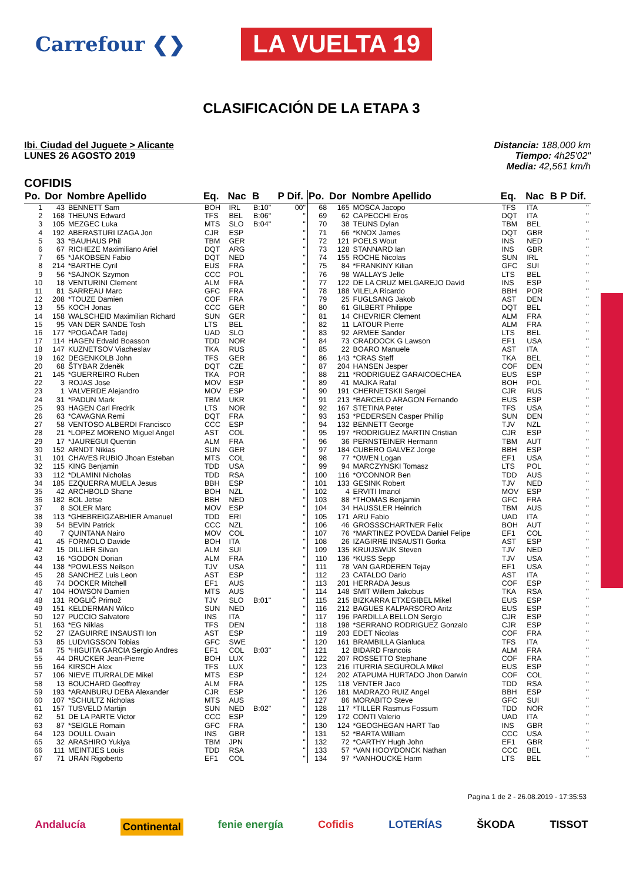Carrefour ❮❯ LA VUELTA 19
CLASIFICACIÓN DE LA ETAPA 3
Ibi. Ciudad del Juguete > Alicante
LUNES 26 AGOSTO 2019
Distancia: 188,000 km
Tiempo: 4h25'02"
Media: 42,561 km/h
COFIDIS
| Po. | Dor | Nombre Apellido | Eq. | Nac | B | P | Dif. |
| --- | --- | --- | --- | --- | --- | --- | --- |
| 1 | 43 | BENNETT Sam | BOH | IRL | B:10" | | 00" |
| 2 | 168 | THEUNS Edward | TFS | BEL | B:06" | | '' |
| 3 | 105 | MEZGEC Luka | MTS | SLO | B:04" | | '' |
| 4 | 192 | ABERASTURI IZAGA Jon | CJR | ESP | | | '' |
| 5 | 33 | *BAUHAUS Phil | TBM | GER | | | '' |
| 6 | 67 | RICHEZE Maximiliano Ariel | DQT | ARG | | | '' |
| 7 | 65 | *JAKOBSEN Fabio | DQT | NED | | | '' |
| 8 | 214 | *BARTHE Cyril | EUS | FRA | | | '' |
| 9 | 56 | *SAJNOK Szymon | CCC | POL | | | '' |
| 10 | 18 | VENTURINI Clement | ALM | FRA | | | '' |
| 11 | 81 | SARREAU Marc | GFC | FRA | | | '' |
| 12 | 208 | *TOUZE Damien | COF | FRA | | | '' |
| 13 | 55 | KOCH Jonas | CCC | GER | | | '' |
| 14 | 158 | WALSCHEID Maximilian Richard | SUN | GER | | | '' |
| 15 | 95 | VAN DER SANDE Tosh | LTS | BEL | | | '' |
| 16 | 177 | *POGAČAR Tadej | UAD | SLO | | | '' |
| 17 | 114 | HAGEN Edvald Boasson | TDD | NOR | | | '' |
| 18 | 147 | KUZNETSOV Viacheslav | TKA | RUS | | | '' |
| 19 | 162 | DEGENKOLB John | TFS | GER | | | '' |
| 20 | 68 | ŠTYBAR Zdeněk | DQT | CZE | | | '' |
| 21 | 145 | *GUERREIRO Ruben | TKA | POR | | | '' |
| 22 | 3 | ROJAS Jose | MOV | ESP | | | '' |
| 23 | 1 | VALVERDE Alejandro | MOV | ESP | | | '' |
| 24 | 31 | *PADUN Mark | TBM | UKR | | | '' |
| 25 | 93 | HAGEN Carl Fredrik | LTS | NOR | | | '' |
| 26 | 63 | *CAVAGNA Remi | DQT | FRA | | | '' |
| 27 | 58 | VENTOSO ALBERDI Francisco | CCC | ESP | | | '' |
| 28 | 21 | *LOPEZ MORENO Miguel Angel | AST | COL | | | '' |
| 29 | 17 | *JAUREGUI Quentin | ALM | FRA | | | '' |
| 30 | 152 | ARNDT Nikias | SUN | GER | | | '' |
| 31 | 101 | CHAVES RUBIO Jhoan Esteban | MTS | COL | | | '' |
| 32 | 115 | KING Benjamin | TDD | USA | | | '' |
| 33 | 112 | *DLAMINI Nicholas | TDD | RSA | | | '' |
| 34 | 185 | EZQUERRA MUELA Jesus | BBH | ESP | | | '' |
| 35 | 42 | ARCHBOLD Shane | BOH | NZL | | | '' |
| 36 | 182 | BOL Jetse | BBH | NED | | | '' |
| 37 | 8 | SOLER Marc | MOV | ESP | | | '' |
| 38 | 113 | *GHEBREIGZABHIER Amanuel | TDD | ERI | | | '' |
| 39 | 54 | BEVIN Patrick | CCC | NZL | | | '' |
| 40 | 7 | QUINTANA Nairo | MOV | COL | | | '' |
| 41 | 45 | FORMOLO Davide | BOH | ITA | | | '' |
| 42 | 15 | DILLIER Silvan | ALM | SUI | | | '' |
| 43 | 16 | *GODON Dorian | ALM | FRA | | | '' |
| 44 | 138 | *POWLESS Neilson | TJV | USA | | | '' |
| 45 | 28 | SANCHEZ Luis Leon | AST | ESP | | | '' |
| 46 | 74 | DOCKER Mitchell | EF1 | AUS | | | '' |
| 47 | 104 | HOWSON Damien | MTS | AUS | | | '' |
| 48 | 131 | ROGLIČ Primož | TJV | SLO | B:01" | | '' |
| 49 | 151 | KELDERMAN Wilco | SUN | NED | | | '' |
| 50 | 127 | PUCCIO Salvatore | INS | ITA | | | '' |
| 51 | 163 | *EG Niklas | TFS | DEN | | | '' |
| 52 | 27 | IZAGUIRRE INSAUSTI Ion | AST | ESP | | | '' |
| 53 | 85 | LUDVIGSSON Tobias | GFC | SWE | | | '' |
| 54 | 75 | *HIGUITA GARCIA Sergio Andres | EF1 | COL | B:03" | | '' |
| 55 | 44 | DRUCKER Jean-Pierre | BOH | LUX | | | '' |
| 56 | 164 | KIRSCH Alex | TFS | LUX | | | '' |
| 57 | 106 | NIEVE ITURRALDE Mikel | MTS | ESP | | | '' |
| 58 | 13 | BOUCHARD Geoffrey | ALM | FRA | | | '' |
| 59 | 193 | *ARANBURU DEBA Alexander | CJR | ESP | | | '' |
| 60 | 107 | *SCHULTZ Nicholas | MTS | AUS | | | '' |
| 61 | 157 | TUSVELD Martijn | SUN | NED | B:02" | | '' |
| 62 | 51 | DE LA PARTE Victor | CCC | ESP | | | '' |
| 63 | 87 | *SEIGLE Romain | GFC | FRA | | | '' |
| 64 | 123 | DOULL Owain | INS | GBR | | | '' |
| 65 | 32 | ARASHIRO Yukiya | TBM | JPN | | | '' |
| 66 | 111 | MEINTJES Louis | TDD | RSA | | | '' |
| 67 | 71 | URAN Rigoberto | EF1 | COL | | | '' |
| Po. | Dor | Nombre Apellido | Eq. | Nac | B | P | Dif. |
| --- | --- | --- | --- | --- | --- | --- | --- |
| 68 | 165 | MOSCA Jacopo | TFS | ITA | | | '' |
| 69 | 62 | CAPECCHI Eros | DQT | ITA | | | '' |
| 70 | 38 | TEUNS Dylan | TBM | BEL | | | '' |
| 71 | 66 | *KNOX James | DQT | GBR | | | '' |
| 72 | 121 | POELS Wout | INS | NED | | | '' |
| 73 | 128 | STANNARD Ian | INS | GBR | | | '' |
| 74 | 155 | ROCHE Nicolas | SUN | IRL | | | '' |
| 75 | 84 | *FRANKINY Kilian | GFC | SUI | | | '' |
| 76 | 98 | WALLAYS Jelle | LTS | BEL | | | '' |
| 77 | 122 | DE LA CRUZ MELGAREJO David | INS | ESP | | | '' |
| 78 | 188 | VILELA Ricardo | BBH | POR | | | '' |
| 79 | 25 | FUGLSANG Jakob | AST | DEN | | | '' |
| 80 | 61 | GILBERT Philippe | DQT | BEL | | | '' |
| 81 | 14 | CHEVRIER Clement | ALM | FRA | | | '' |
| 82 | 11 | LATOUR Pierre | ALM | FRA | | | '' |
| 83 | 92 | ARMEE Sander | LTS | BEL | | | '' |
| 84 | 73 | CRADDOCK G Lawson | EF1 | USA | | | '' |
| 85 | 22 | BOARO Manuele | AST | ITA | | | '' |
| 86 | 143 | *CRAS Steff | TKA | BEL | | | '' |
| 87 | 204 | HANSEN Jesper | COF | DEN | | | '' |
| 88 | 211 | *RODRIGUEZ GARAICOECHEA | EUS | ESP | | | '' |
| 89 | 41 | MAJKA Rafal | BOH | POL | | | '' |
| 90 | 191 | CHERNETSKII Sergei | CJR | RUS | | | '' |
| 91 | 213 | *BARCELO ARAGON Fernando | EUS | ESP | | | '' |
| 92 | 167 | STETINA Peter | TFS | USA | | | '' |
| 93 | 153 | *PEDERSEN Casper Phillip | SUN | DEN | | | '' |
| 94 | 132 | BENNETT George | TJV | NZL | | | '' |
| 95 | 197 | *RODRIGUEZ MARTIN Cristian | CJR | ESP | | | '' |
| 96 | 36 | PERNSTEINER Hermann | TBM | AUT | | | '' |
| 97 | 184 | CUBERO GALVEZ Jorge | BBH | ESP | | | '' |
| 98 | 77 | *OWEN Logan | EF1 | USA | | | '' |
| 99 | 94 | MARCZYNSKI Tomasz | LTS | POL | | | '' |
| 100 | 116 | *O'CONNOR Ben | TDD | AUS | | | '' |
| 101 | 133 | GESINK Robert | TJV | NED | | | '' |
| 102 | 4 | ERVITI Imanol | MOV | ESP | | | '' |
| 103 | 88 | *THOMAS Benjamin | GFC | FRA | | | '' |
| 104 | 34 | HAUSSLER Heinrich | TBM | AUS | | | '' |
| 105 | 171 | ARU Fabio | UAD | ITA | | | '' |
| 106 | 46 | GROSSSCHARTNER Felix | BOH | AUT | | | '' |
| 107 | 76 | *MARTINEZ POVEDA Daniel Felipe | EF1 | COL | | | '' |
| 108 | 26 | IZAGIRRE INSAUSTI Gorka | AST | ESP | | | '' |
| 109 | 135 | KRUIJSWIJK Steven | TJV | NED | | | '' |
| 110 | 136 | *KUSS Sepp | TJV | USA | | | '' |
| 111 | 78 | VAN GARDEREN Tejay | EF1 | USA | | | '' |
| 112 | 23 | CATALDO Dario | AST | ITA | | | '' |
| 113 | 201 | HERRADA Jesus | COF | ESP | | | '' |
| 114 | 148 | SMIT Willem Jakobus | TKA | RSA | | | '' |
| 115 | 215 | BIZKARRA ETXEGIBEL Mikel | EUS | ESP | | | '' |
| 116 | 212 | BAGUES KALPARSORO Aritz | EUS | ESP | | | '' |
| 117 | 196 | PARDILLA BELLON Sergio | CJR | ESP | | | '' |
| 118 | 198 | *SERRANO RODRIGUEZ Gonzalo | CJR | ESP | | | '' |
| 119 | 203 | EDET Nicolas | COF | FRA | | | '' |
| 120 | 161 | BRAMBILLA Gianluca | TFS | ITA | | | '' |
| 121 | 12 | BIDARD Francois | ALM | FRA | | | '' |
| 122 | 207 | ROSSETTO Stephane | COF | FRA | | | '' |
| 123 | 216 | ITURRIA SEGUROLA Mikel | EUS | ESP | | | '' |
| 124 | 202 | ATAPUMA HURTADO Jhon Darwin | COF | COL | | | '' |
| 125 | 118 | VENTER Jaco | TDD | RSA | | | '' |
| 126 | 181 | MADRAZO RUIZ Angel | BBH | ESP | | | '' |
| 127 | 86 | MORABITO Steve | GFC | SUI | | | '' |
| 128 | 117 | *TILLER Rasmus Fossum | TDD | NOR | | | '' |
| 129 | 172 | CONTI Valerio | UAD | ITA | | | '' |
| 130 | 124 | *GEOGHEGAN HART Tao | INS | GBR | | | '' |
| 131 | 52 | *BARTA William | CCC | USA | | | '' |
| 132 | 72 | *CARTHY Hugh John | EF1 | GBR | | | '' |
| 133 | 57 | *VAN HOOYDONCK Nathan | CCC | BEL | | | '' |
| 134 | 97 | *VANHOUCKE Harm | LTS | BEL | | | '' |
Pagina 1 de 2 - 26.08.2019 - 17:35:53
Andalucía Continental fenie energía Cofidis LOTERÍAS ŠKODA TISSOT